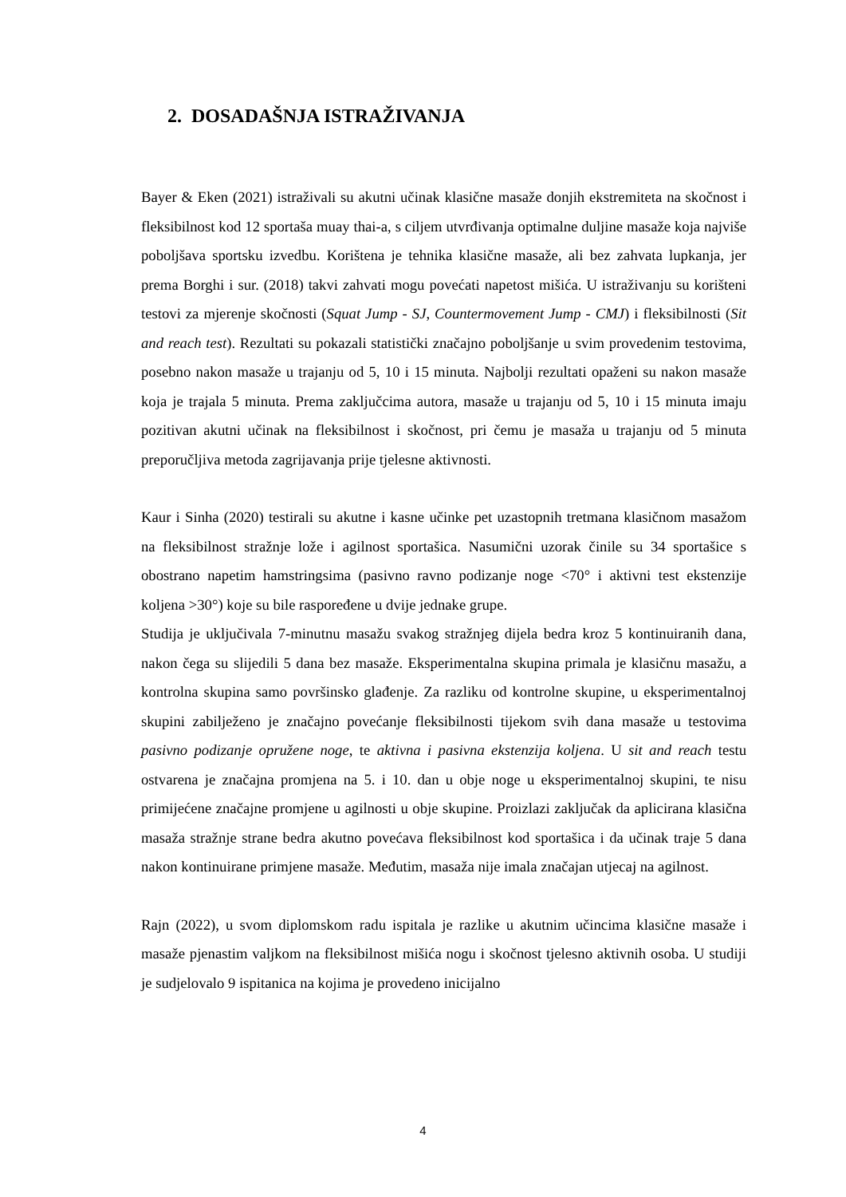2. DOSADAŠNJA ISTRAŽIVANJA
Bayer & Eken (2021) istraživali su akutni učinak klasične masaže donjih ekstremiteta na skočnost i fleksibilnost kod 12 sportaša muay thai-a, s ciljem utvrđivanja optimalne duljine masaže koja najviše poboljšava sportsku izvedbu. Korištena je tehnika klasične masaže, ali bez zahvata lupkanja, jer prema Borghi i sur. (2018) takvi zahvati mogu povećati napetost mišića. U istraživanju su korišteni testovi za mjerenje skočnosti (Squat Jump - SJ, Countermovement Jump - CMJ) i fleksibilnosti (Sit and reach test). Rezultati su pokazali statistički značajno poboljšanje u svim provedenim testovima, posebno nakon masaže u trajanju od 5, 10 i 15 minuta. Najbolji rezultati opaženi su nakon masaže koja je trajala 5 minuta. Prema zaključcima autora, masaže u trajanju od 5, 10 i 15 minuta imaju pozitivan akutni učinak na fleksibilnost i skočnost, pri čemu je masaža u trajanju od 5 minuta preporučljiva metoda zagrijavanja prije tjelesne aktivnosti.
Kaur i Sinha (2020) testirali su akutne i kasne učinke pet uzastopnih tretmana klasičnom masažom na fleksibilnost stražnje lože i agilnost sportašica. Nasumični uzorak činile su 34 sportašice s obostrano napetim hamstringsima (pasivno ravno podizanje noge <70° i aktivni test ekstenzije koljena >30°) koje su bile raspoređene u dvije jednake grupe.
Studija je uključivala 7-minutnu masažu svakog stražnjeg dijela bedra kroz 5 kontinuiranih dana, nakon čega su slijedili 5 dana bez masaže. Eksperimentalna skupina primala je klasičnu masažu, a kontrolna skupina samo površinsko glađenje. Za razliku od kontrolne skupine, u eksperimentalnoj skupini zabilježeno je značajno povećanje fleksibilnosti tijekom svih dana masaže u testovima pasivno podizanje opružene noge, te aktivna i pasivna ekstenzija koljena. U sit and reach testu ostvarena je značajna promjena na 5. i 10. dan u obje noge u eksperimentalnoj skupini, te nisu primijećene značajne promjene u agilnosti u obje skupine. Proizlazi zaključak da aplicirana klasična masaža stražnje strane bedra akutno povećava fleksibilnost kod sportašica i da učinak traje 5 dana nakon kontinuirane primjene masaže. Međutim, masaža nije imala značajan utjecaj na agilnost.
Rajn (2022), u svom diplomskom radu ispitala je razlike u akutnim učincima klasične masaže i masaže pjenastim valjkom na fleksibilnost mišića nogu i skočnost tjelesno aktivnih osoba. U studiji je sudjelovalo 9 ispitanica na kojima je provedeno inicijalno
4